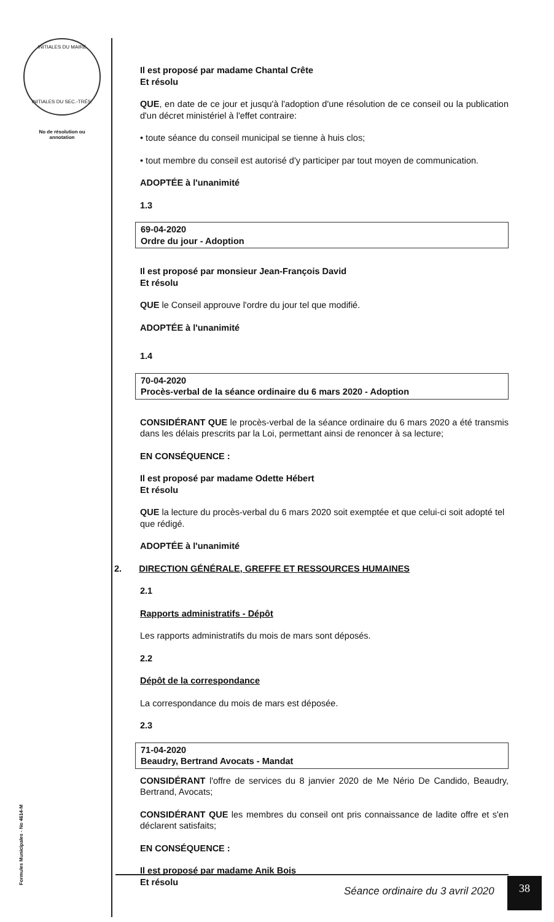INITIALES DU MAIRE
INITIALES DU SEC.-TRÉS.
No de résolution ou annotation
Formules Municipales - No 4614-M
Il est proposé par madame Chantal Crête
Et résolu
QUE, en date de ce jour et jusqu'à l'adoption d'une résolution de ce conseil ou la publication d'un décret ministériel à l'effet contraire:
• toute séance du conseil municipal se tienne à huis clos;
• tout membre du conseil est autorisé d'y participer par tout moyen de communication.
ADOPTÉE à l'unanimité
1.3
69-04-2020
Ordre du jour - Adoption
Il est proposé par monsieur Jean-François David
Et résolu
QUE le Conseil approuve l'ordre du jour tel que modifié.
ADOPTÉE à l'unanimité
1.4
70-04-2020
Procès-verbal de la séance ordinaire du 6 mars 2020 - Adoption
CONSIDÉRANT QUE le procès-verbal de la séance ordinaire du 6 mars 2020 a été transmis dans les délais prescrits par la Loi, permettant ainsi de renoncer à sa lecture;
EN CONSÉQUENCE :
Il est proposé par madame Odette Hébert
Et résolu
QUE la lecture du procès-verbal du 6 mars 2020 soit exemptée et que celui-ci soit adopté tel que rédigé.
ADOPTÉE à l'unanimité
2. DIRECTION GÉNÉRALE, GREFFE ET RESSOURCES HUMAINES
2.1
Rapports administratifs - Dépôt
Les rapports administratifs du mois de mars sont déposés.
2.2
Dépôt de la correspondance
La correspondance du mois de mars est déposée.
2.3
71-04-2020
Beaudry, Bertrand Avocats - Mandat
CONSIDÉRANT l'offre de services du 8 janvier 2020 de Me Nério De Candido, Beaudry, Bertrand, Avocats;
CONSIDÉRANT QUE les membres du conseil ont pris connaissance de ladite offre et s'en déclarent satisfaits;
EN CONSÉQUENCE :
Il est proposé par madame Anik Bois
Et résolu
Séance ordinaire du 3 avril 2020
38